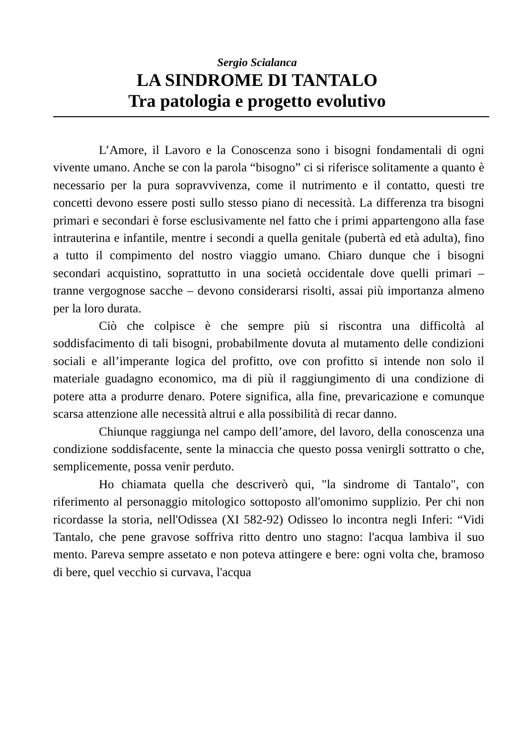Sergio Scialanca
LA SINDROME DI TANTALO
Tra patologia e progetto evolutivo
L’Amore, il Lavoro e la Conoscenza sono i bisogni fondamentali di ogni vivente umano. Anche se con la parola “bisogno” ci si riferisce solitamente a quanto è necessario per la pura sopravvivenza, come il nutrimento e il contatto, questi tre concetti devono essere posti sullo stesso piano di necessità. La differenza tra bisogni primari e secondari è forse esclusivamente nel fatto che i primi appartengono alla fase intrauterina e infantile, mentre i secondi a quella genitale (pubertà ed età adulta), fino a tutto il compimento del nostro viaggio umano. Chiaro dunque che i bisogni secondari acquistino, soprattutto in una società occidentale dove quelli primari – tranne vergognose sacche – devono considerarsi risolti, assai più importanza almeno per la loro durata.
Ciò che colpisce è che sempre più si riscontra una difficoltà al soddisfacimento di tali bisogni, probabilmente dovuta al mutamento delle condizioni sociali e all’imperante logica del profitto, ove con profitto si intende non solo il materiale guadagno economico, ma di più il raggiungimento di una condizione di potere atta a produrre denaro. Potere significa, alla fine, prevaricazione e comunque scarsa attenzione alle necessità altrui e alla possibilità di recar danno.
Chiunque raggiunga nel campo dell’amore, del lavoro, della conoscenza una condizione soddisfacente, sente la minaccia che questo possa venirgli sottratto o che, semplicemente, possa venir perduto.
Ho chiamata quella che descriverò qui, "la sindrome di Tantalo", con riferimento al personaggio mitologico sottoposto all'omonimo supplizio. Per chi non ricordasse la storia, nell'Odissea (XI 582-92) Odisseo lo incontra negli Inferi: “Vidi Tantalo, che pene gravose soffriva ritto dentro uno stagno: l'acqua lambiva il suo mento. Pareva sempre assetato e non poteva attingere e bere: ogni volta che, bramoso di bere, quel vecchio si curvava, l'acqua